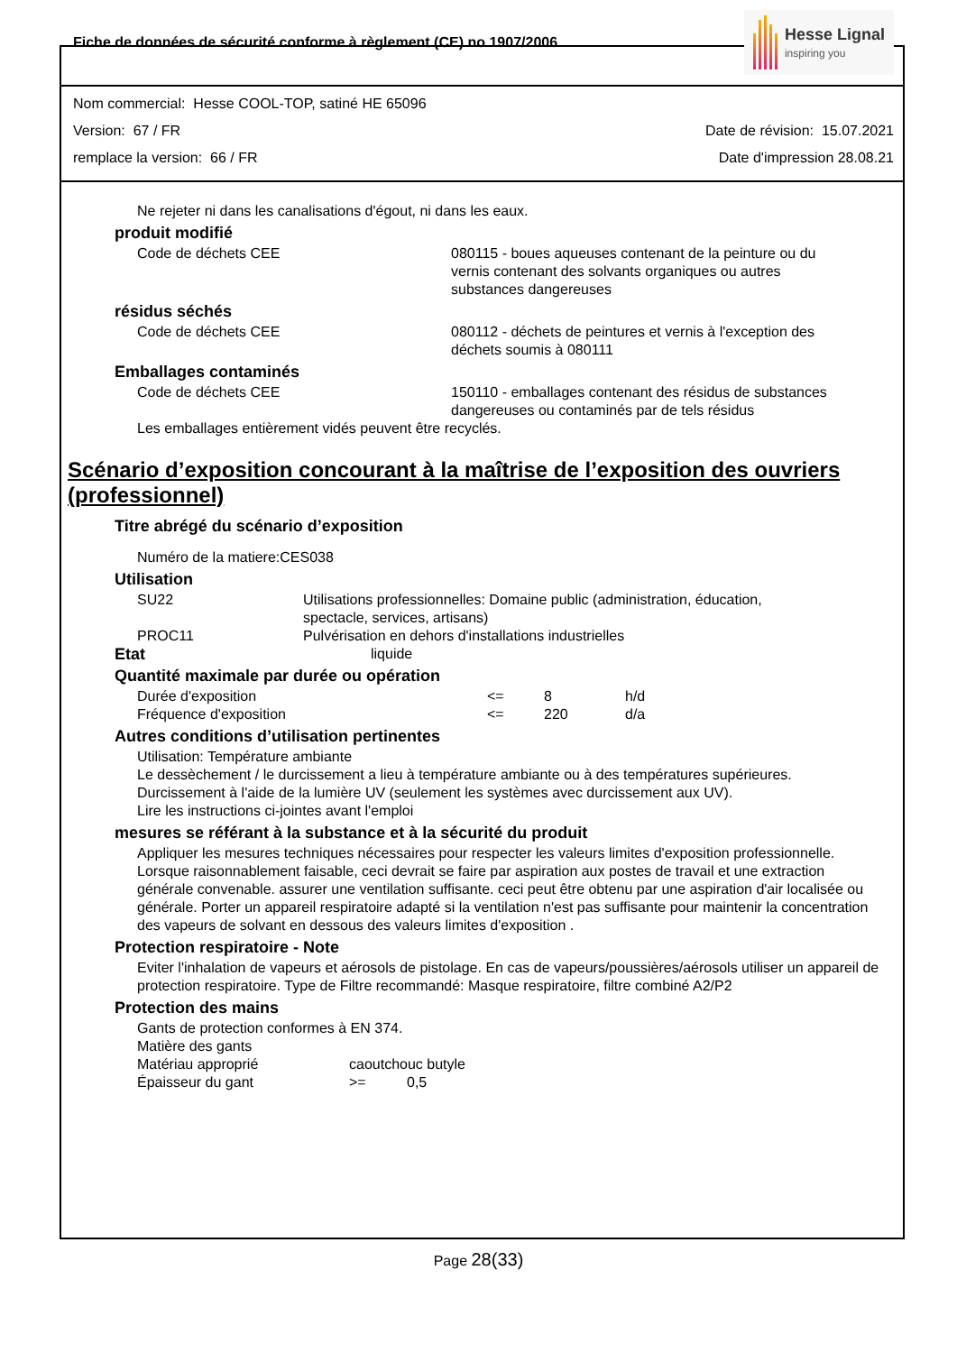Fiche de données de sécurité conforme à règlement (CE) no 1907/2006
Hesse Lignal
inspiring you
Nom commercial: Hesse COOL-TOP, satiné HE 65096
Version: 67 / FR Date de révision: 15.07.2021
remplace la version: 66 / FR Date d'impression 28.08.21
Ne rejeter ni dans les canalisations d'égout, ni dans les eaux.
produit modifié
| Code de déchets CEE | 080115 - boues aqueuses contenant de la peinture ou du vernis contenant des solvants organiques ou autres substances dangereuses |
résidus séchés
| Code de déchets CEE | 080112 - déchets de peintures et vernis à l'exception des déchets soumis à 080111 |
Emballages contaminés
| Code de déchets CEE | 150110 - emballages contenant des résidus de substances dangereuses ou contaminés par de tels résidus |
Les emballages entièrement vidés peuvent être recyclés.
Scénario d’exposition concourant à la maîtrise de l’exposition des ouvriers (professionnel)
Titre abrégé du scénario d’exposition
Numéro de la matiere:CES038
Utilisation
| SU22 | Utilisations professionnelles: Domaine public (administration, éducation, spectacle, services, artisans) |
| PROC11 | Pulvérisation en dehors d'installations industrielles |
| Etat | liquide |
Quantité maximale par durée ou opération
| Durée d'exposition | <= | 8 | h/d |
| Fréquence d'exposition | <= | 220 | d/a |
Autres conditions d’utilisation pertinentes
Utilisation: Température ambiante
Le dessèchement / le durcissement a lieu à température ambiante ou à des températures supérieures.
Durcissement à l'aide de la lumière UV (seulement les systèmes avec durcissement aux UV).
Lire les instructions ci-jointes avant l'emploi
mesures se référant à la substance et à la sécurité du produit
Appliquer les mesures techniques nécessaires pour respecter les valeurs limites d'exposition professionnelle. Lorsque raisonnablement faisable, ceci devrait se faire par aspiration aux postes de travail et une extraction générale convenable. assurer une ventilation suffisante. ceci peut être obtenu par une aspiration d'air localisée ou générale. Porter un appareil respiratoire adapté si la ventilation n'est pas suffisante pour maintenir la concentration des vapeurs de solvant en dessous des valeurs limites d'exposition .
Protection respiratoire - Note
Eviter l'inhalation de vapeurs et aérosols de pistolage. En cas de vapeurs/poussières/aérosols utiliser un appareil de protection respiratoire. Type de Filtre recommandé: Masque respiratoire, filtre combiné A2/P2
Protection des mains
Gants de protection conformes à EN 374.
Matière des gants
| Matériau approprié | caoutchouc butyle | |
| Épaisseur du gant | >= | 0,5 |
Page 28(33)